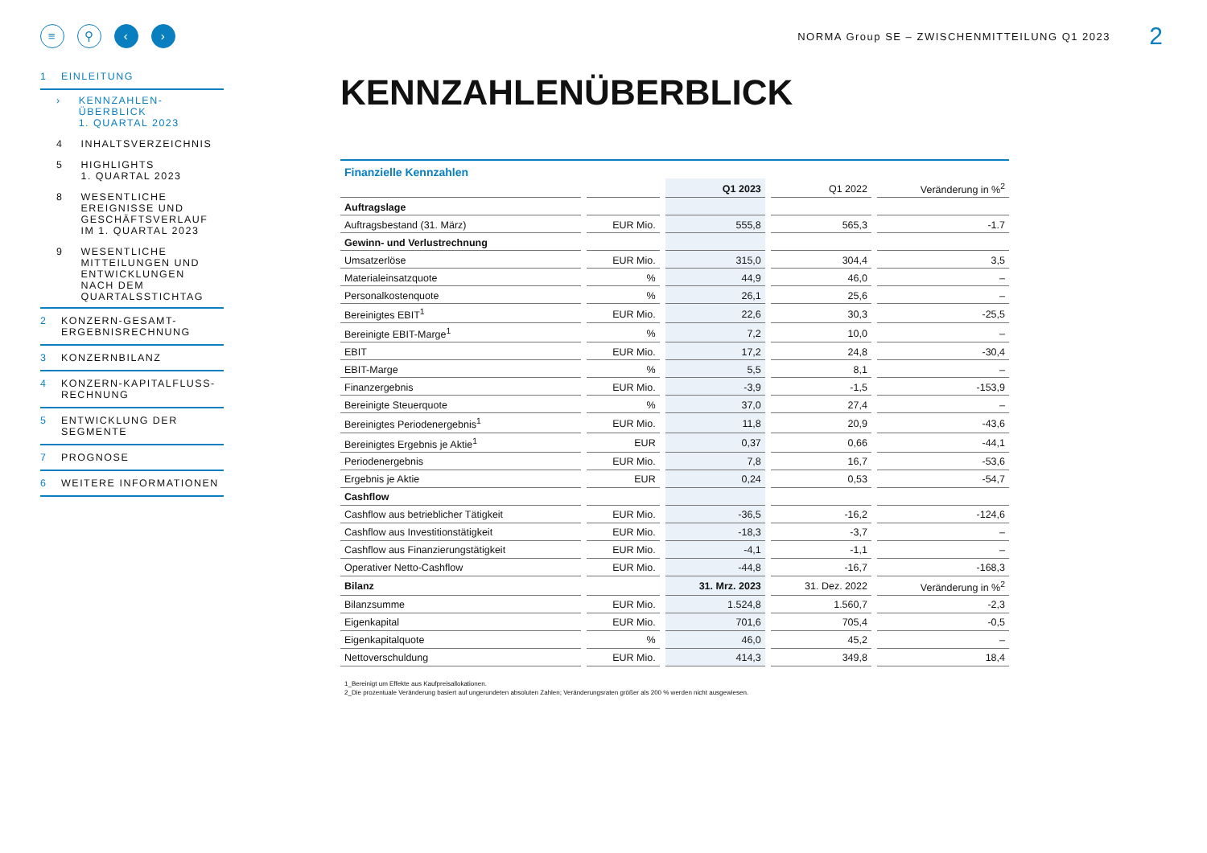≡ ⚲ ‹ ›
1 EINLEITUNG
› KENNZAHLEN-
ÜBERBLICK
1. QUARTAL 2023
4 INHALTSVERZEICHNIS
5 HIGHLIGHTS
1. QUARTAL 2023
8 WESENTLICHE
EREIGNISSE UND
GESCHÄFTSVERLAUF
IM 1. QUARTAL 2023
9 WESENTLICHE
MITTEILUNGEN UND
ENTWICKLUNGEN
NACH DEM
QUARTALSSTICHTAG
2 KONZERN-GESAMT-
ERGEBNISRECHNUNG
3 KONZERNBILANZ
4 KONZERN-KAPITALFLUSS-
RECHNUNG
5 ENTWICKLUNG DER
SEGMENTE
7 PROGNOSE
6 WEITERE INFORMATIONEN
NORMA Group SE – ZWISCHENMITTEILUNG Q1 2023
2
KENNZAHLENÜBERBLICK
Finanzielle Kennzahlen
| | | Q1 2023 | Q1 2022 | Veränderung in %<sup>2</sup> |
| --- | --- | --- | --- | --- |
| Auftragslage | | | | |
| Auftragsbestand (31. März) | EUR Mio. | 555,8 | 565,3 | -1.7 |
| Gewinn- und Verlustrechnung | | | | |
| Umsatzerlöse | EUR Mio. | 315,0 | 304,4 | 3,5 |
| Materialeinsatzquote | % | 44,9 | 46,0 | – |
| Personalkostenquote | % | 26,1 | 25,6 | – |
| Bereinigtes EBIT<sup>1</sup> | EUR Mio. | 22,6 | 30,3 | -25,5 |
| Bereinigte EBIT-Marge<sup>1</sup> | % | 7,2 | 10,0 | – |
| EBIT | EUR Mio. | 17,2 | 24,8 | -30,4 |
| EBIT-Marge | % | 5,5 | 8,1 | – |
| Finanzergebnis | EUR Mio. | -3,9 | -1,5 | -153,9 |
| Bereinigte Steuerquote | % | 37,0 | 27,4 | – |
| Bereinigtes Periodenergebnis<sup>1</sup> | EUR Mio. | 11,8 | 20,9 | -43,6 |
| Bereinigtes Ergebnis je Aktie<sup>1</sup> | EUR | 0,37 | 0,66 | -44,1 |
| Periodenergebnis | EUR Mio. | 7,8 | 16,7 | -53,6 |
| Ergebnis je Aktie | EUR | 0,24 | 0,53 | -54,7 |
| Cashflow | | | | |
| Cashflow aus betrieblicher Tätigkeit | EUR Mio. | -36,5 | -16,2 | -124,6 |
| Cashflow aus Investitionstätigkeit | EUR Mio. | -18,3 | -3,7 | – |
| Cashflow aus Finanzierungstätigkeit | EUR Mio. | -4,1 | -1,1 | – |
| Operativer Netto-Cashflow | EUR Mio. | -44,8 | -16,7 | -168,3 |
| Bilanz | | 31. Mrz. 2023 | 31. Dez. 2022 | Veränderung in %<sup>2</sup> |
| Bilanzsumme | EUR Mio. | 1.524,8 | 1.560,7 | -2,3 |
| Eigenkapital | EUR Mio. | 701,6 | 705,4 | -0,5 |
| Eigenkapitalquote | % | 46,0 | 45,2 | – |
| Nettoverschuldung | EUR Mio. | 414,3 | 349,8 | 18,4 |
1_Bereinigt um Effekte aus Kaufpreisallokationen.
2_Die prozentuale Veränderung basiert auf ungerundeten absoluten Zahlen; Veränderungsraten größer als 200 % werden nicht ausgewiesen.